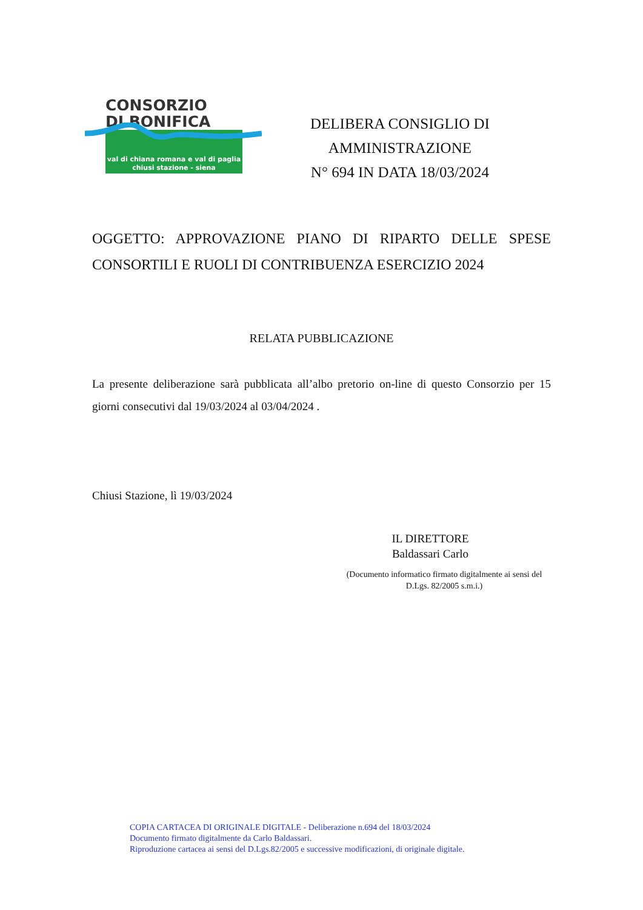CONSORZIO
DI BONIFICA
val di chiana romana e val di paglia
chiusi stazione - siena
DELIBERA CONSIGLIO DI
AMMINISTRAZIONE
N° 694 IN DATA 18/03/2024
OGGETTO: APPROVAZIONE PIANO DI RIPARTO DELLE SPESE CONSORTILI E RUOLI DI CONTRIBUENZA ESERCIZIO 2024
RELATA PUBBLICAZIONE
La presente deliberazione sarà pubblicata all’albo pretorio on-line di questo Consorzio per 15 giorni consecutivi dal 19/03/2024 al 03/04/2024 .
Chiusi Stazione, lì 19/03/2024
IL DIRETTORE
Baldassari Carlo
(Documento informatico firmato digitalmente ai sensi del D.Lgs. 82/2005 s.m.i.)
COPIA CARTACEA DI ORIGINALE DIGITALE - Deliberazione n.694 del 18/03/2024
Documento firmato digitalmente da Carlo Baldassari.
Riproduzione cartacea ai sensi del D.Lgs.82/2005 e successive modificazioni, di originale digitale.